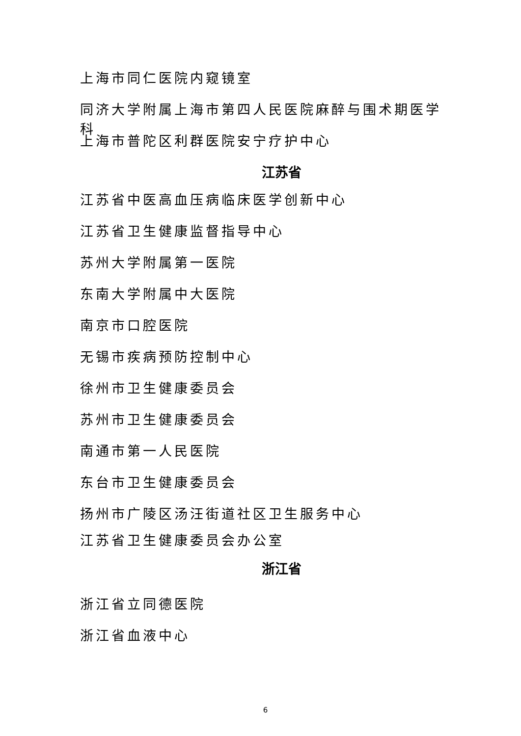上海市同仁医院内窥镜室
同济大学附属上海市第四人民医院麻醉与围术期医学科
上海市普陀区利群医院安宁疗护中心
江苏省
江苏省中医高血压病临床医学创新中心
江苏省卫生健康监督指导中心
苏州大学附属第一医院
东南大学附属中大医院
南京市口腔医院
无锡市疾病预防控制中心
徐州市卫生健康委员会
苏州市卫生健康委员会
南通市第一人民医院
东台市卫生健康委员会
扬州市广陵区汤汪街道社区卫生服务中心
江苏省卫生健康委员会办公室
浙江省
浙江省立同德医院
浙江省血液中心
6